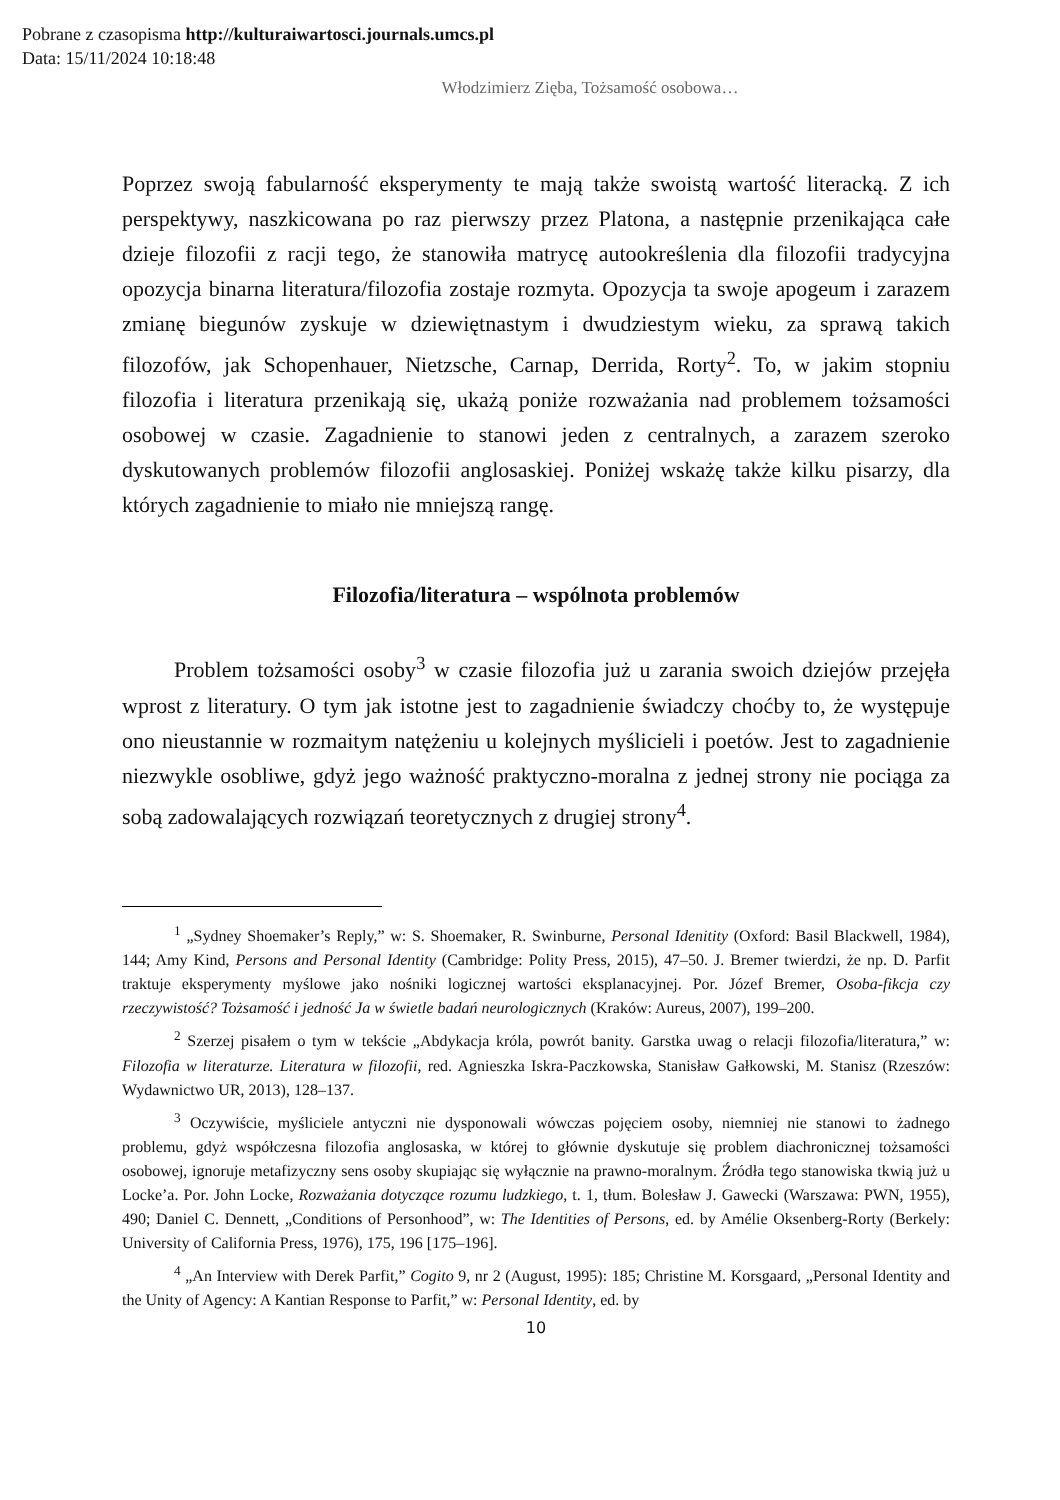Pobrane z czasopisma http://kulturaiwartosci.journals.umcs.pl
Data: 15/11/2024 10:18:48
Włodzimierz Zięba, Tożsamość osobowa…
Poprzez swoją fabularność eksperymenty te mają także swoistą wartość literacką. Z ich perspektywy, naszkicowana po raz pierwszy przez Platona, a następnie przenikająca całe dzieje filozofii z racji tego, że stanowiła matrycę autookreślenia dla filozofii tradycyjna opozycja binarna literatura/filozofia zostaje rozmyta. Opozycja ta swoje apogeum i zarazem zmianę biegunów zyskuje w dziewiętnastym i dwudziestym wieku, za sprawą takich filozofów, jak Schopenhauer, Nietzsche, Carnap, Derrida, Rorty<sup>2</sup>. To, w jakim stopniu filozofia i literatura przenikają się, ukażą poniże rozważania nad problemem tożsamości osobowej w czasie. Zagadnienie to stanowi jeden z centralnych, a zarazem szeroko dyskutowanych problemów filozofii anglosaskiej. Poniżej wskażę także kilku pisarzy, dla których zagadnienie to miało nie mniejszą rangę.
Filozofia/literatura – wspólnota problemów
Problem tożsamości osoby<sup>3</sup> w czasie filozofia już u zarania swoich dziejów przejęła wprost z literatury. O tym jak istotne jest to zagadnienie świadczy choćby to, że występuje ono nieustannie w rozmaitym natężeniu u kolejnych myślicieli i poetów. Jest to zagadnienie niezwykle osobliwe, gdyż jego ważność praktyczno-moralna z jednej strony nie pociąga za sobą zadowalających rozwiązań teoretycznych z drugiej strony<sup>4</sup>.
<sup>1</sup> „Sydney Shoemaker’s Reply,” w: S. Shoemaker, R. Swinburne, Personal Idenitity (Oxford: Basil Blackwell, 1984), 144; Amy Kind, Persons and Personal Identity (Cambridge: Polity Press, 2015), 47–50. J. Bremer twierdzi, że np. D. Parfit traktuje eksperymenty myślowe jako nośniki logicznej wartości eksplanacyjnej. Por. Józef Bremer, Osoba-fikcja czy rzeczywistość? Tożsamość i jedność Ja w świetle badań neurologicznych (Kraków: Aureus, 2007), 199–200.
<sup>2</sup> Szerzej pisałem o tym w tekście „Abdykacja króla, powrót banity. Garstka uwag o relacji filozofia/literatura,” w: Filozofia w literaturze. Literatura w filozofii, red. Agnieszka Iskra-Paczkowska, Stanisław Gałkowski, M. Stanisz (Rzeszów: Wydawnictwo UR, 2013), 128–137.
<sup>3</sup> Oczywiście, myśliciele antyczni nie dysponowali wówczas pojęciem osoby, niemniej nie stanowi to żadnego problemu, gdyż współczesna filozofia anglosaska, w której to głównie dyskutuje się problem diachronicznej tożsamości osobowej, ignoruje metafizyczny sens osoby skupiając się wyłącznie na prawno-moralnym. Źródła tego stanowiska tkwią już u Locke’a. Por. John Locke, Rozważania dotyczące rozumu ludzkiego, t. 1, tłum. Bolesław J. Gawecki (Warszawa: PWN, 1955), 490; Daniel C. Dennett, „Conditions of Personhood”, w: The Identities of Persons, ed. by Amélie Oksenberg-Rorty (Berkely: University of California Press, 1976), 175, 196 [175–196].
<sup>4</sup> „An Interview with Derek Parfit,” Cogito 9, nr 2 (August, 1995): 185; Christine M. Korsgaard, „Personal Identity and the Unity of Agency: A Kantian Response to Parfit,” w: Personal Identity, ed. by
10